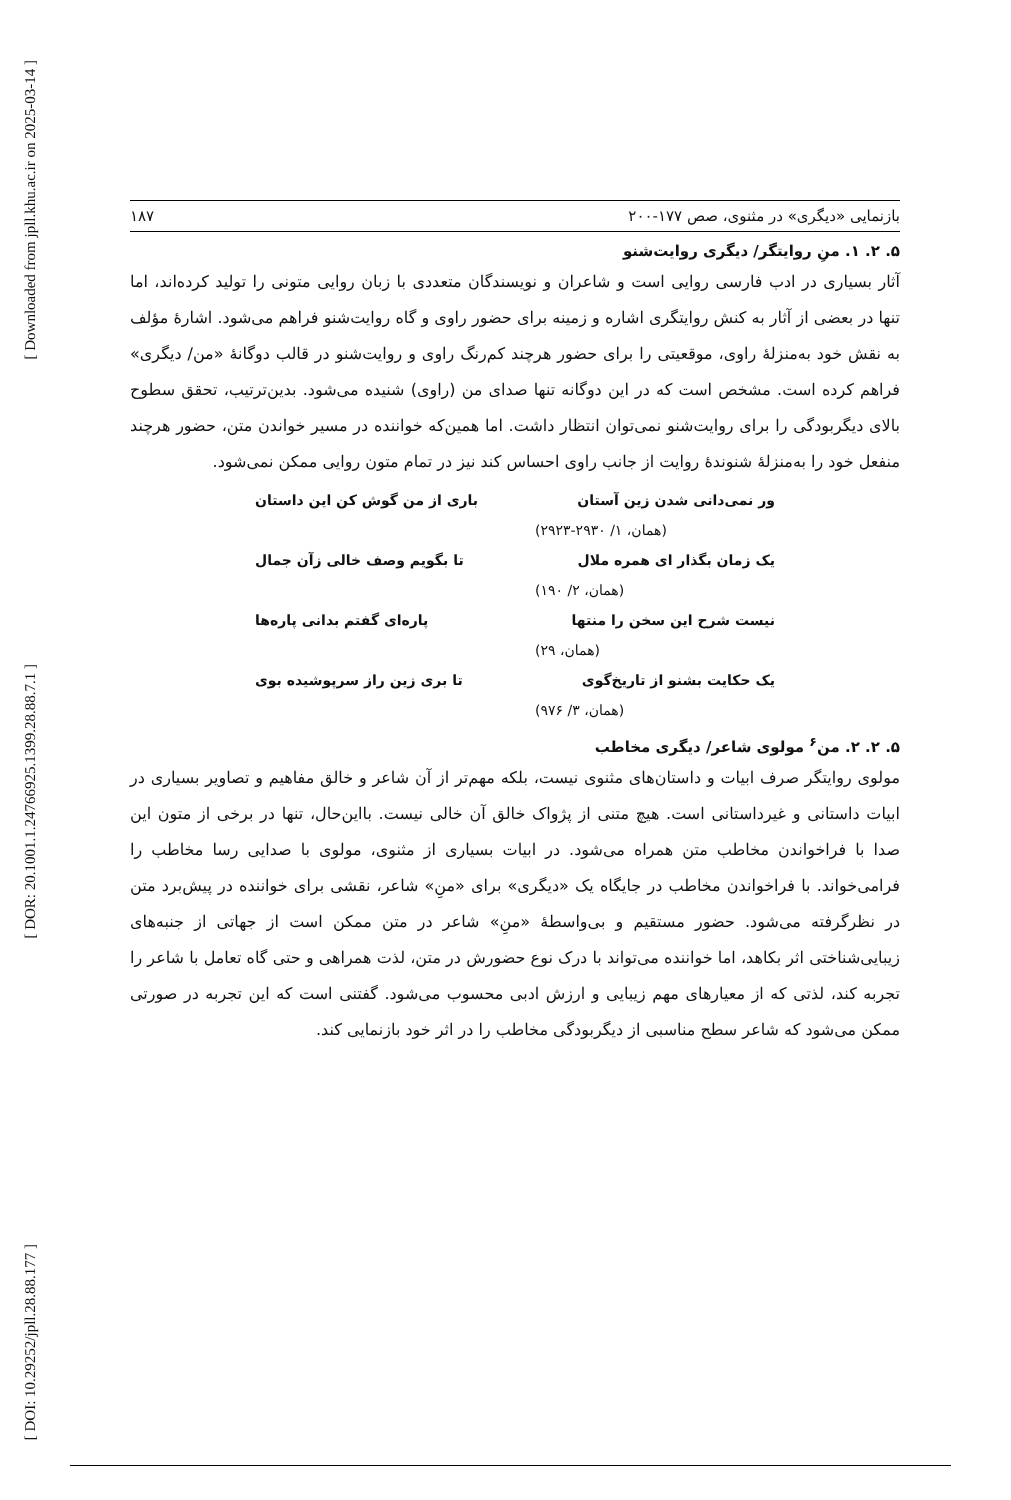[ Downloaded from jpll.khu.ac.ir on 2025-03-14 ]
[ DOR: 20.1001.1.24766925.1399.28.88.7.1 ]
[ DOI: 10.29252/jpll.28.88.177 ]
بازنمایی «دیگری» در مثنوی، صص ۱۷۷-۲۰۰ ۱۸۷
۵. ۲. ۱. منِ روایتگر/ دیگری روایت‌شنو
آثار بسیاری در ادب فارسی روایی است و شاعران و نویسندگان متعددی با زبان روایی متونی را تولید کرده‌اند، اما تنها در بعضی از آثار به کنش روایتگری اشاره و زمینه برای حضور راوی و گاه روایت‌شنو فراهم می‌شود. اشارهٔ مؤلف به نقش خود به‌منزلهٔ راوی، موقعیتی را برای حضور هرچند کم‌رنگ راوی و روایت‌شنو در قالب دوگانهٔ «من/ دیگری» فراهم کرده است. مشخص است که در این دوگانه تنها صدای من (راوی) شنیده می‌شود. بدین‌ترتیب، تحقق سطوح بالای دیگربودگی را برای روایت‌شنو نمی‌توان انتظار داشت. اما همین‌که خواننده در مسیر خواندن متن، حضور هرچند منفعل خود را به‌منزلهٔ شنوندهٔ روایت از جانب راوی احساس کند نیز در تمام متون روایی ممکن نمی‌شود.
ور نمی‌دانی شدن زین آستان باری از من گوش کن این داستان
(همان، ۱/ ۲۹۳۰-۲۹۲۳)
یک زمان بگذار ای همره ملال تا بگویم وصف خالی زآن جمال
(همان، ۲/ ۱۹۰)
نیست شرح این سخن را منتها پاره‌ای گفتم بدانی پاره‌ها
(همان، ۲۹)
یک حکایت بشنو از تاریخ‌گوی تا بری زین راز سرپوشیده بوی
(همان، ۳/ ۹۷۶)
۵. ۲. ۲. من<sup>۶</sup> مولوی شاعر/ دیگری مخاطب
مولوی روایتگر صرف ابیات و داستان‌های مثنوی نیست، بلکه مهم‌تر از آن شاعر و خالق مفاهیم و تصاویر بسیاری در ابیات داستانی و غیرداستانی است. هیچ متنی از پژواک خالق آن خالی نیست. بااین‌حال، تنها در برخی از متون این صدا با فراخواندن مخاطب متن همراه می‌شود. در ابیات بسیاری از مثنوی، مولوی با صدایی رسا مخاطب را فرامی‌خواند. با فراخواندن مخاطب در جایگاه یک «دیگری» برای «منِ» شاعر، نقشی برای خواننده در پیش‌برد متن در نظرگرفته می‌شود. حضور مستقیم و بی‌واسطهٔ «منِ» شاعر در متن ممکن است از جهاتی از جنبه‌های زیبایی‌شناختی اثر بکاهد، اما خواننده می‌تواند با درک نوع حضورش در متن، لذت همراهی و حتی گاه تعامل با شاعر را تجربه کند، لذتی که از معیارهای مهم زیبایی و ارزش ادبی محسوب می‌شود. گفتنی است که این تجربه در صورتی ممکن می‌شود که شاعر سطح مناسبی از دیگربودگی مخاطب را در اثر خود بازنمایی کند.